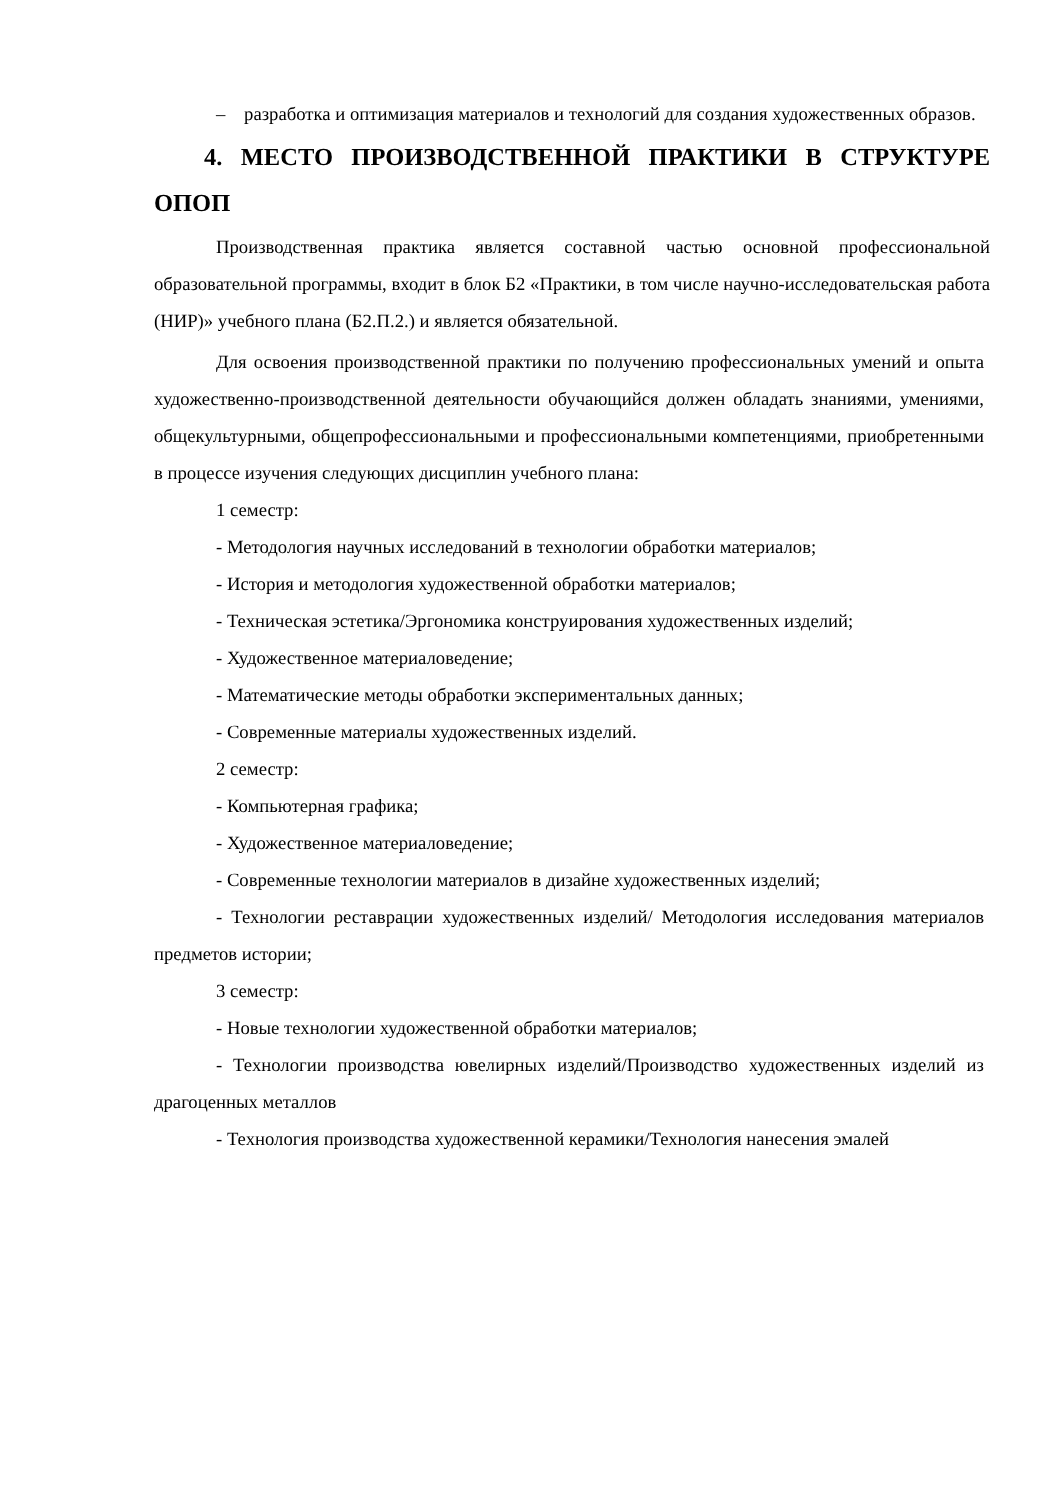– разработка и оптимизация материалов и технологий для создания художественных образов.
4. МЕСТО ПРОИЗВОДСТВЕННОЙ ПРАКТИКИ В СТРУКТУРЕ ОПОП
Производственная практика является составной частью основной профессиональной образовательной программы, входит в блок Б2 «Практики, в том числе научно-исследовательская работа (НИР)» учебного плана (Б2.П.2.) и является обязательной.
Для освоения производственной практики по получению профессиональных умений и опыта художественно-производственной деятельности обучающийся должен обладать знаниями, умениями, общекультурными, общепрофессиональными и профессиональными компетенциями, приобретенными в процессе изучения следующих дисциплин учебного плана:
1 семестр:
- Методология научных исследований в технологии обработки материалов;
- История и методология художественной обработки материалов;
- Техническая эстетика/Эргономика конструирования художественных изделий;
- Художественное материаловедение;
- Математические методы обработки экспериментальных данных;
- Современные материалы художественных изделий.
2 семестр:
- Компьютерная графика;
- Художественное материаловедение;
- Современные технологии материалов в дизайне художественных изделий;
- Технологии реставрации художественных изделий/ Методология исследования материалов предметов истории;
3 семестр:
- Новые технологии художественной обработки материалов;
- Технологии производства ювелирных изделий/Производство художественных изделий из драгоценных металлов
- Технология производства художественной керамики/Технология нанесения эмалей